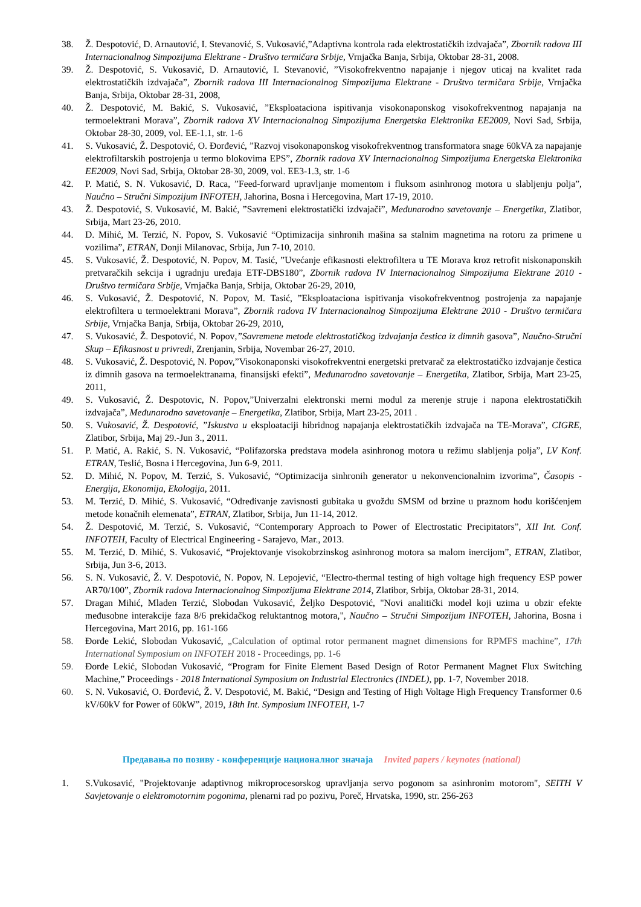38. Ž. Despotović, D. Arnautović, I. Stevanović, S. Vukosavić,”Adaptivna kontrola rada elektrostatičkih izdvajača”, Zbornik radova III Internacionalnog Simpozijuma Elektrane - Društvo termičara Srbije, Vrnjačka Banja, Srbija, Oktobar 28-31, 2008.
39. Ž. Despotović, S. Vukosavić, D. Arnautović, I. Stevanović, ”Visokofrekventno napajanje i njegov uticaj na kvalitet rada elektrostatičkih izdvajača”, Zbornik radova III Internacionalnog Simpozijuma Elektrane - Društvo termičara Srbije, Vrnjačka Banja, Srbija, Oktobar 28-31, 2008,
40. Ž. Despotović, M. Bakić, S. Vukosavić, ”Eksploataciona ispitivanja visokonaponskog visokofrekventnog napajanja na termoelektrani Morava”, Zbornik radova XV Internacionalnog Simpozijuma Energetska Elektronika EE2009, Novi Sad, Srbija, Oktobar 28-30, 2009, vol. EE-1.1, str. 1-6
41. S. Vukosavić, Ž. Despotović, O. Đorđević, ”Razvoj visokonaponskog visokofrekventnog transformatora snage 60kVA za napajanje elektrofiltarskih postrojenja u termo blokovima EPS”, Zbornik radova XV Internacionalnog Simpozijuma Energetska Elektronika EE2009, Novi Sad, Srbija, Oktobar 28-30, 2009, vol. EE3-1.3, str. 1-6
42. P. Matić, S. N. Vukosavić, D. Raca, ”Feed-forward upravljanje momentom i fluksom asinhronog motora u slabljenju polja”, Naučno – Stručni Simpozijum INFOTEH, Jahorina, Bosna i Hercegovina, Mart 17-19, 2010.
43. Ž. Despotović, S. Vukosavić, M. Bakić, ”Savremeni elektrostatički izdvajači”, Međunarodno savetovanje – Energetika, Zlatibor, Srbija, Mart 23-26, 2010.
44. D. Mihić, M. Terzić, N. Popov, S. Vukosavić “Optimizacija sinhronih mašina sa stalnim magnetima na rotoru za primene u vozilima”, ETRAN, Donji Milanovac, Srbija, Jun 7-10, 2010.
45. S. Vukosavić, Ž. Despotović, N. Popov, M. Tasić, ”Uvećanje efikasnosti elektrofiltera u TE Morava kroz retrofit niskonaponskih pretvaračkih sekcija i ugradnju uređaja ETF-DBS180”, Zbornik radova IV Internacionalnog Simpozijuma Elektrane 2010 - Društvo termičara Srbije, Vrnjačka Banja, Srbija, Oktobar 26-29, 2010,
46. S. Vukosavić, Ž. Despotović, N. Popov, M. Tasić, ”Eksploataciona ispitivanja visokofrekventnog postrojenja za napajanje elektrofiltera u termoelektrani Morava”, Zbornik radova IV Internacionalnog Simpozijuma Elektrane 2010 - Društvo termičara Srbije, Vrnjačka Banja, Srbija, Oktobar 26-29, 2010,
47. S. Vukosavić, Ž. Despotović, N. Popov,”Savremene metode elektrostatičkog izdvajanja čestica iz dimnih gasova”, Naučno-Stručni Skup – Efikasnost u privredi, Zrenjanin, Srbija, Novembar 26-27, 2010.
48. S. Vukosavić, Ž. Despotović, N. Popov,”Visokonaponski visokofrekventni energetski pretvarač za elektrostatičko izdvajanje čestica iz dimnih gasova na termoelektranama, finansijski efekti”, Međunarodno savetovanje – Energetika, Zlatibor, Srbija, Mart 23-25, 2011,
49. S. Vukosavić, Ž. Despotovic, N. Popov,”Univerzalni elektronski merni modul za merenje struje i napona elektrostatičkih izdvajača”, Međunarodno savetovanje – Energetika, Zlatibor, Srbija, Mart 23-25, 2011 .
50. S. Vukosavić, Ž. Despotović, ”Iskustva u eksploataciji hibridnog napajanja elektrostatičkih izdvajača na TE-Morava”, CIGRE, Zlatibor, Srbija, Maj 29.-Jun 3., 2011.
51. P. Matić, A. Rakić, S. N. Vukosavić, “Polifazorska predstava modela asinhronog motora u režimu slabljenja polja”, LV Konf. ETRAN, Teslić, Bosna i Hercegovina, Jun 6-9, 2011.
52. D. Mihić, N. Popov, M. Terzić, S. Vukosavić, “Optimizacija sinhronih generator u nekonvencionalnim izvorima”, Časopis - Energija, Ekonomija, Ekologija, 2011.
53. M. Terzić, D. Mihić, S. Vukosavić, “Određivanje zavisnosti gubitaka u gvožđu SMSM od brzine u praznom hodu korišćenjem metode konačnih elemenata”, ETRAN, Zlatibor, Srbija, Jun 11-14, 2012.
54. Ž. Despotović, M. Terzić, S. Vukosavić, “Contemporary Approach to Power of Electrostatic Precipitators”, XII Int. Conf. INFOTEH, Faculty of Electrical Engineering - Sarajevo, Mar., 2013.
55. M. Terzić, D. Mihić, S. Vukosavić, “Projektovanje visokobrzinskog asinhronog motora sa malom inercijom”, ETRAN, Zlatibor, Srbija, Jun 3-6, 2013.
56. S. N. Vukosavić, Ž. V. Despotović, N. Popov, N. Lepojević, “Electro-thermal testing of high voltage high frequency ESP power AR70/100”, Zbornik radova Internacionalnog Simpozijuma Elektrane 2014, Zlatibor, Srbija, Oktobar 28-31, 2014.
57. Dragan Mihić, Mladen Terzić, Slobodan Vukosavić, Željko Despotović, "Novi analitički model koji uzima u obzir efekte međusobne interakcije faza 8/6 prekidačkog reluktantnog motora,", Naučno – Stručni Simpozijum INFOTEH, Jahorina, Bosna i Hercegovina, Mart 2016, pp. 161-166
58. Đorđe Lekić, Slobodan Vukosavić, „Calculation of optimal rotor permanent magnet dimensions for RPMFS machine”, 17th International Symposium on INFOTEH 2018 - Proceedings, pp. 1-6
59. Đorđe Lekić, Slobodan Vukosavić, “Program for Finite Element Based Design of Rotor Permanent Magnet Flux Switching Machine,” Proceedings - 2018 International Symposium on Industrial Electronics (INDEL), pp. 1-7, November 2018.
60. S. N. Vukosavić, O. Đorđević, Ž. V. Despotović, M. Bakić, “Design and Testing of High Voltage High Frequency Transformer 0.6 kV/60kV for Power of 60kW”, 2019, 18th Int. Symposium INFOTEH, 1-7
Предавања по позиву - конференције националног значаја Invited papers / keynotes (national)
1. S.Vukosavić, "Projektovanje adaptivnog mikroprocesorskog upravljanja servo pogonom sa asinhronim motorom", SEITH V Savjetovanje o elektromotornim pogonima, plenarni rad po pozivu, Poreč, Hrvatska, 1990, str. 256-263